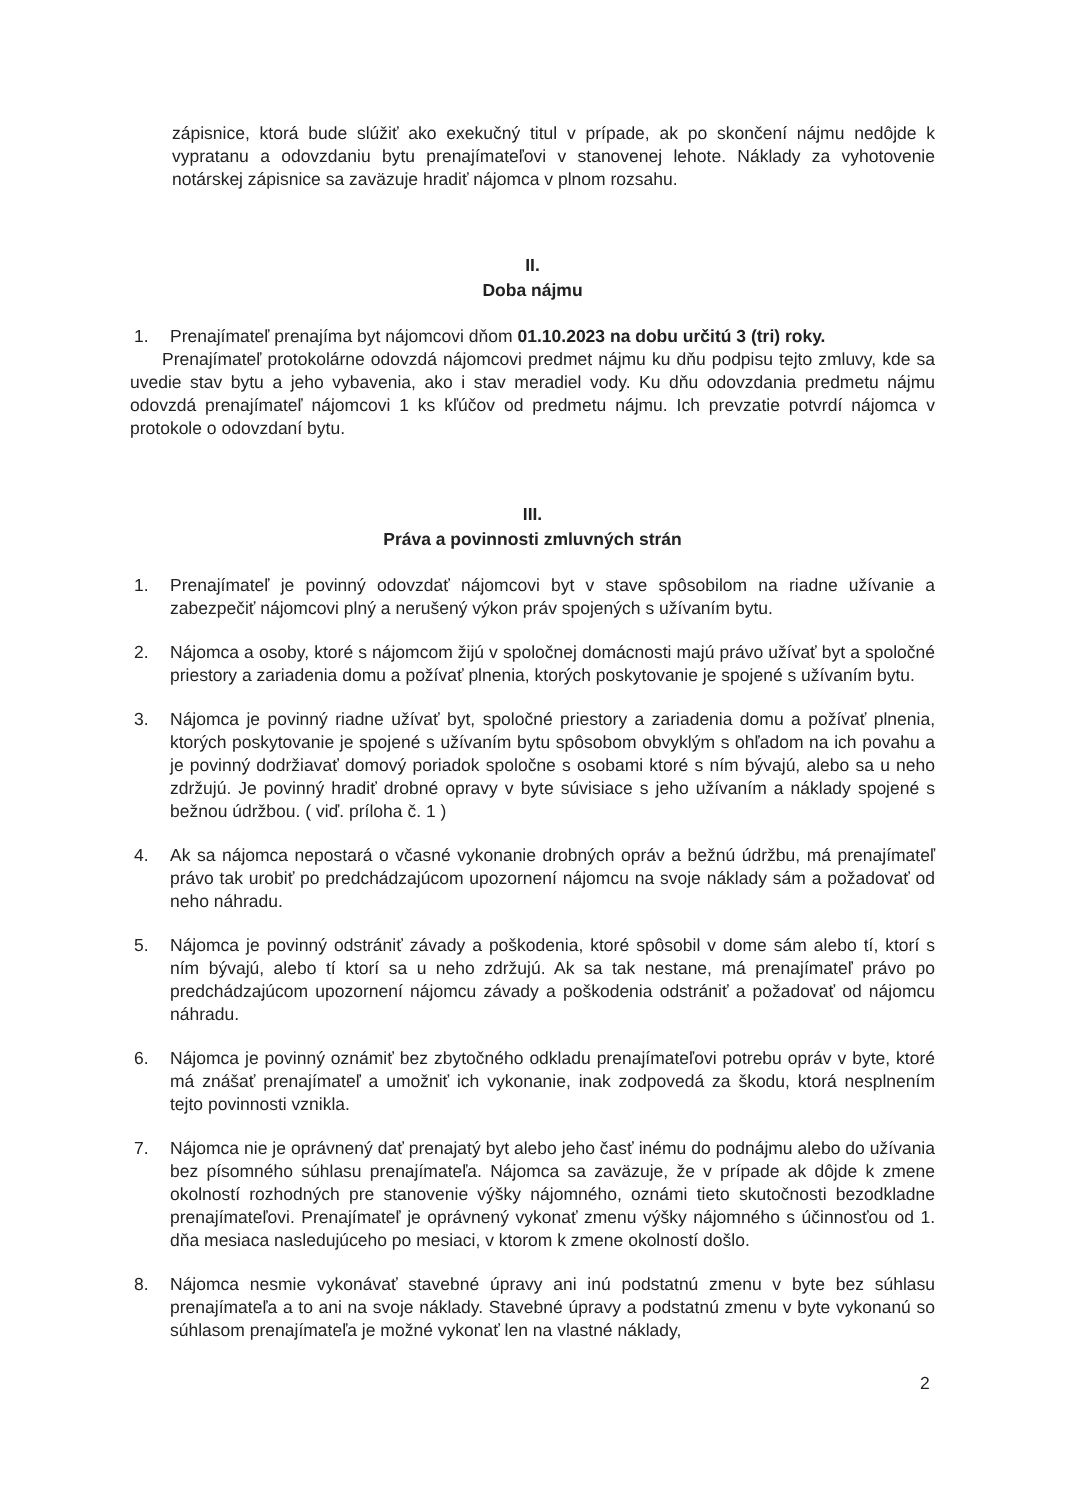zápisnice, ktorá bude slúžiť ako exekučný titul v prípade, ak po skončení nájmu nedôjde k vypratanu a odovzdaniu bytu prenajímateľovi v stanovenej lehote. Náklady za vyhotovenie notárskej zápisnice sa zaväzuje hradiť nájomca v plnom rozsahu.
II.
Doba nájmu
1. Prenajímateľ prenajíma byt nájomcovi dňom 01.10.2023 na dobu určitú 3 (tri) roky.
Prenajímateľ protokolárne odovzdá nájomcovi predmet nájmu ku dňu podpisu tejto zmluvy, kde sa uvedie stav bytu a jeho vybavenia, ako i stav meradiel vody. Ku dňu odovzdania predmetu nájmu odovzdá prenajímateľ nájomcovi 1 ks kľúčov od predmetu nájmu. Ich prevzatie potvrdí nájomca v protokole o odovzdaní bytu.
III.
Práva a povinnosti zmluvných strán
1. Prenajímateľ je povinný odovzdať nájomcovi byt v stave spôsobilom na riadne užívanie a zabezpečiť nájomcovi plný a nerušený výkon práv spojených s užívaním bytu.
2. Nájomca a osoby, ktoré s nájomcom žijú v spoločnej domácnosti majú právo užívať byt a spoločné priestory a zariadenia domu a požívať plnenia, ktorých poskytovanie je spojené s užívaním bytu.
3. Nájomca je povinný riadne užívať byt, spoločné priestory a zariadenia domu a požívať plnenia, ktorých poskytovanie je spojené s užívaním bytu spôsobom obvyklým s ohľadom na ich povahu a je povinný dodržiavať domový poriadok spoločne s osobami ktoré s ním bývajú, alebo sa u neho zdržujú. Je povinný hradiť drobné opravy v byte súvisiace s jeho užívaním a náklady spojené s bežnou údržbou. ( viď. príloha č. 1 )
4. Ak sa nájomca nepostará o včasné vykonanie drobných opráv a bežnú údržbu, má prenajímateľ právo tak urobiť po predchádzajúcom upozornení nájomcu na svoje náklady sám a požadovať od neho náhradu.
5. Nájomca je povinný odstrániť závady a poškodenia, ktoré spôsobil v dome sám alebo tí, ktorí s ním bývajú, alebo tí ktorí sa u neho zdržujú. Ak sa tak nestane, má prenajímateľ právo po predchádzajúcom upozornení nájomcu závady a poškodenia odstrániť a požadovať od nájomcu náhradu.
6. Nájomca je povinný oznámiť bez zbytočného odkladu prenajímateľovi potrebu opráv v byte, ktoré má znášať prenajímateľ a umožniť ich vykonanie, inak zodpovedá za škodu, ktorá nesplnením tejto povinnosti vznikla.
7. Nájomca nie je oprávnený dať prenajatý byt alebo jeho časť inému do podnájmu alebo do užívania bez písomného súhlasu prenajímateľa. Nájomca sa zaväzuje, že v prípade ak dôjde k zmene okolností rozhodných pre stanovenie výšky nájomného, oznámi tieto skutočnosti bezodkladne prenajímateľovi. Prenajímateľ je oprávnený vykonať zmenu výšky nájomného s účinnosťou od 1. dňa mesiaca nasledujúceho po mesiaci, v ktorom k zmene okolností došlo.
8. Nájomca nesmie vykonávať stavebné úpravy ani inú podstatnú zmenu v byte bez súhlasu prenajímateľa a to ani na svoje náklady. Stavebné úpravy a podstatnú zmenu v byte vykonanú so súhlasom prenajímateľa je možné vykonať len na vlastné náklady,
2